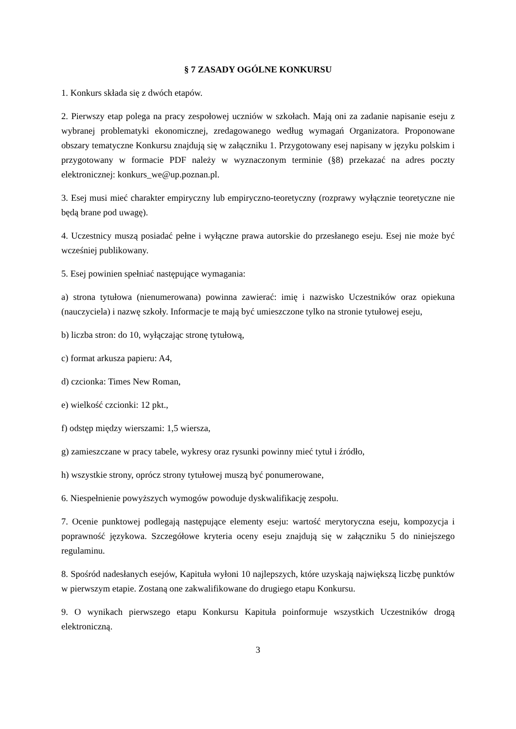§ 7 ZASADY OGÓLNE KONKURSU
1. Konkurs składa się z dwóch etapów.
2. Pierwszy etap polega na pracy zespołowej uczniów w szkołach. Mają oni za zadanie napisanie eseju z wybranej problematyki ekonomicznej, zredagowanego według wymagań Organizatora. Proponowane obszary tematyczne Konkursu znajdują się w załączniku 1. Przygotowany esej napisany w języku polskim i przygotowany w formacie PDF należy w wyznaczonym terminie (§8) przekazać na adres poczty elektronicznej: konkurs_we@up.poznan.pl.
3. Esej musi mieć charakter empiryczny lub empiryczno-teoretyczny (rozprawy wyłącznie teoretyczne nie będą brane pod uwagę).
4. Uczestnicy muszą posiadać pełne i wyłączne prawa autorskie do przesłanego eseju. Esej nie może być wcześniej publikowany.
5. Esej powinien spełniać następujące wymagania:
a) strona tytułowa (nienumerowana) powinna zawierać: imię i nazwisko Uczestników oraz opiekuna (nauczyciela) i nazwę szkoły. Informacje te mają być umieszczone tylko na stronie tytułowej eseju,
b) liczba stron: do 10, wyłączając stronę tytułową,
c) format arkusza papieru: A4,
d) czcionka: Times New Roman,
e) wielkość czcionki: 12 pkt.,
f) odstęp między wierszami: 1,5 wiersza,
g) zamieszczane w pracy tabele, wykresy oraz rysunki powinny mieć tytuł i źródło,
h) wszystkie strony, oprócz strony tytułowej muszą być ponumerowane,
6. Niespełnienie powyższych wymogów powoduje dyskwalifikację zespołu.
7. Ocenie punktowej podlegają następujące elementy eseju: wartość merytoryczna eseju, kompozycja i poprawność językowa. Szczegółowe kryteria oceny eseju znajdują się w załączniku 5 do niniejszego regulaminu.
8. Spośród nadesłanych esejów, Kapituła wyłoni 10 najlepszych, które uzyskają największą liczbę punktów w pierwszym etapie. Zostaną one zakwalifikowane do drugiego etapu Konkursu.
9. O wynikach pierwszego etapu Konkursu Kapituła poinformuje wszystkich Uczestników drogą elektroniczną.
3